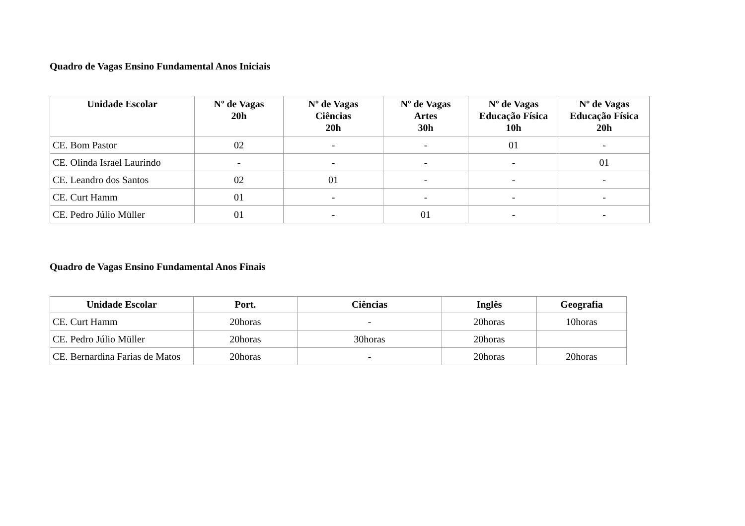Quadro de Vagas Ensino Fundamental Anos Iniciais
| Unidade Escolar | Nº de Vagas 20h | Nº de Vagas Ciências 20h | Nº de Vagas Artes 30h | Nº de Vagas Educação Física 10h | Nº de Vagas Educação Física 20h |
| --- | --- | --- | --- | --- | --- |
| CE. Bom Pastor | 02 | - | - | 01 | - |
| CE. Olinda Israel Laurindo | - | - | - | - | 01 |
| CE. Leandro dos Santos | 02 | 01 | - | - | - |
| CE. Curt Hamm | 01 | - | - | - | - |
| CE. Pedro Júlio Müller | 01 | - | 01 | - | - |
Quadro de Vagas Ensino Fundamental Anos Finais
| Unidade Escolar | Port. | Ciências | Inglês | Geografia |
| --- | --- | --- | --- | --- |
| CE. Curt Hamm | 20horas | - | 20horas | 10horas |
| CE. Pedro Júlio Müller | 20horas | 30horas | 20horas | |
| CE. Bernardina Farias de Matos | 20horas | - | 20horas | 20horas |